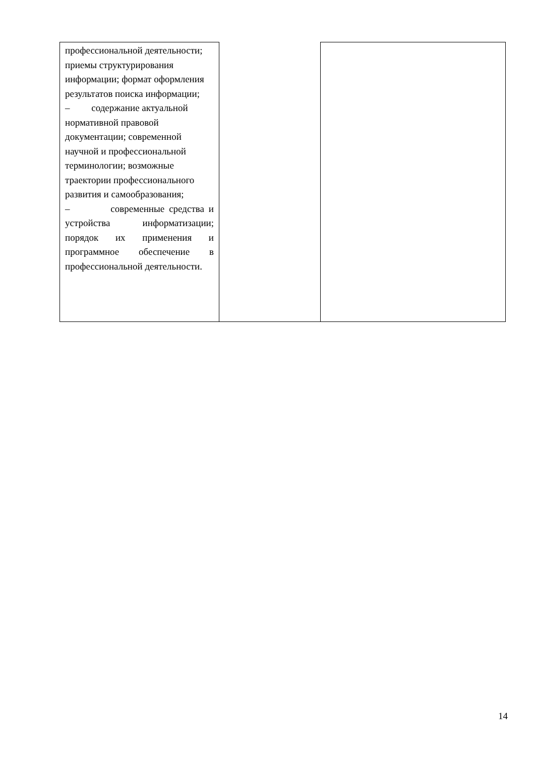| профессиональной деятельности; приемы структурирования информации; формат оформления результатов поиска информации; – содержание актуальной нормативной правовой документации; современной научной и профессиональной терминологии; возможные траектории профессионального развития и самообразования; – современные средства и устройства информатизации; порядок их применения и программное обеспечение в профессиональной деятельности. | | |
14